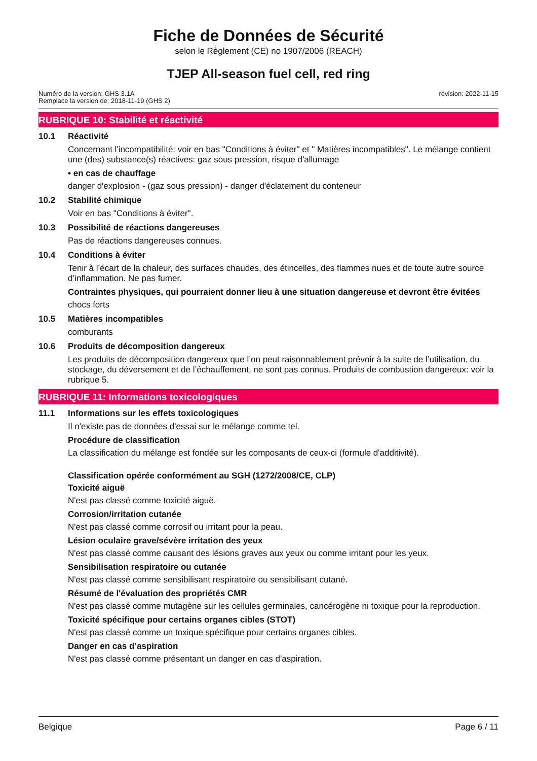Fiche de Données de Sécurité
selon le Règlement (CE) no 1907/2006 (REACH)
TJEP All-season fuel cell, red ring
Numéro de la version: GHS 3.1A
Remplace la version de: 2018-11-19 (GHS 2)
révision: 2022-11-15
RUBRIQUE 10: Stabilité et réactivité
10.1 Réactivité
Concernant l'incompatibilité: voir en bas "Conditions à éviter" et " Matières incompatibles". Le mélange contient une (des) substance(s) réactives: gaz sous pression, risque d'allumage
• en cas de chauffage
danger d'explosion - (gaz sous pression) - danger d'éclatement du conteneur
10.2 Stabilité chimique
Voir en bas "Conditions à éviter".
10.3 Possibilité de réactions dangereuses
Pas de réactions dangereuses connues.
10.4 Conditions à éviter
Tenir à l’écart de la chaleur, des surfaces chaudes, des étincelles, des flammes nues et de toute autre source d’inflammation. Ne pas fumer.
Contraintes physiques, qui pourraient donner lieu à une situation dangereuse et devront être évitées
chocs forts
10.5 Matières incompatibles
comburants
10.6 Produits de décomposition dangereux
Les produits de décomposition dangereux que l’on peut raisonnablement prévoir à la suite de l’utilisation, du stockage, du déversement et de l’échauffement, ne sont pas connus. Produits de combustion dangereux: voir la rubrique 5.
RUBRIQUE 11: Informations toxicologiques
11.1 Informations sur les effets toxicologiques
Il n'existe pas de données d'essai sur le mélange comme tel.
Procédure de classification
La classification du mélange est fondée sur les composants de ceux-ci (formule d'additivité).
Classification opérée conformément au SGH (1272/2008/CE, CLP)
Toxicité aiguë
N'est pas classé comme toxicité aiguë.
Corrosion/irritation cutanée
N'est pas classé comme corrosif ou irritant pour la peau.
Lésion oculaire grave/sévère irritation des yeux
N'est pas classé comme causant des lésions graves aux yeux ou comme irritant pour les yeux.
Sensibilisation respiratoire ou cutanée
N'est pas classé comme sensibilisant respiratoire ou sensibilisant cutané.
Résumé de l'évaluation des propriétés CMR
N'est pas classé comme mutagène sur les cellules germinales, cancérogène ni toxique pour la reproduction.
Toxicité spécifique pour certains organes cibles (STOT)
N'est pas classé comme un toxique spécifique pour certains organes cibles.
Danger en cas d’aspiration
N'est pas classé comme présentant un danger en cas d'aspiration.
Belgique Page 6 / 11